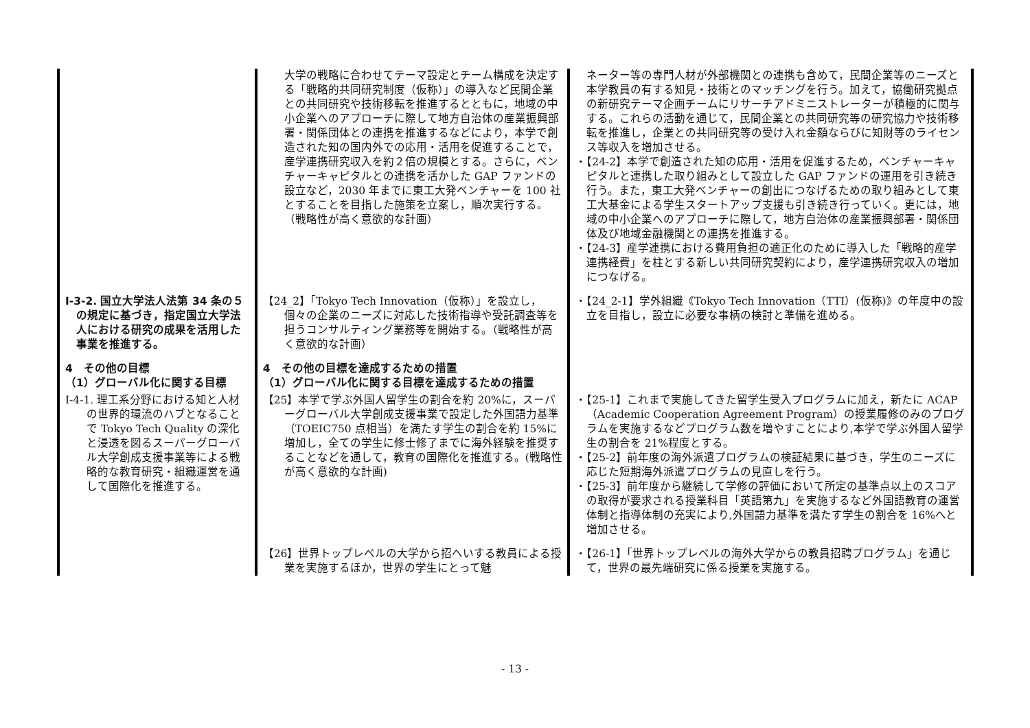| | 大学の戦略に合わせてテーマ設定とチーム構成を決定する「戦略的共同研究制度（仮称）」の導入など民間企業との共同研究や技術移転を推進するとともに，地域の中小企業へのアプローチに際して地方自治体の産業振興部署・関係団体との連携を推進するなどにより，本学で創造された知の国内外での応用・活用を促進することで，産学連携研究収入を約２倍の規模とする。さらに，ベンチャーキャピタルとの連携を活かした GAP ファンドの設立など，2030 年までに東工大発ベンチャーを 100 社とすることを目指した施策を立案し，順次実行する。（戦略性が高く意欲的な計画） | ネーター等の専門人材が外部機関との連携も含めて，民間企業等のニーズと本学教員の有する知見・技術とのマッチングを行う。加えて，協働研究拠点の新研究テーマ企画チームにリサーチアドミニストレーターが積極的に関与する。これらの活動を通じて，民間企業との共同研究等の研究協力や技術移転を推進し，企業との共同研究等の受け入れ金額ならびに知財等のライセンス等収入を増加させる。 ・【24-2】本学で創造された知の応用・活用を促進するため，ベンチャーキャピタルと連携した取り組みとして設立した GAP ファンドの運用を引き続き行う。また，東工大発ベンチャーの創出につなげるための取り組みとして東工大基金による学生スタートアップ支援も引き続き行っていく。更には，地域の中小企業へのアプローチに際して，地方自治体の産業振興部署・関係団体及び地域金融機関との連携を推進する。 ・【24-3】産学連携における費用負担の適正化のために導入した「戦略的産学連携経費」を柱とする新しい共同研究契約により，産学連携研究収入の増加につなげる。 |
| Ⅰ-3-2. 国立大学法人法第 34 条の５の規定に基づき，指定国立大学法人における研究の成果を活用した事業を推進する。 | 【24_2】「Tokyo Tech Innovation（仮称）」を設立し，個々の企業のニーズに対応した技術指導や受託調査等を担うコンサルティング業務等を開始する。（戦略性が高く意欲的な計画） | ・【24_2-1】学外組織《Tokyo Tech Innovation（TTI）(仮称)》の年度中の設立を目指し，設立に必要な事柄の検討と準備を進める。 |
| 4 その他の目標 （1）グローバル化に関する目標 | 4 その他の目標を達成するための措置 （1）グローバル化に関する目標を達成するための措置 | |
| Ⅰ-4-1. 理工系分野における知と人材の世界的環流のハブとなることで Tokyo Tech Quality の深化と浸透を図るスーパーグローバル大学創成支援事業等による戦略的な教育研究・組織運営を通して国際化を推進する。 | 【25】本学で学ぶ外国人留学生の割合を約 20%に，スーパーグローバル大学創成支援事業で設定した外国語力基準（TOEIC750 点相当）を満たす学生の割合を約 15%に増加し，全ての学生に修士修了までに海外経験を推奨することなどを通して，教育の国際化を推進する。(戦略性が高く意欲的な計画) | ・【25-1】これまで実施してきた留学生受入プログラムに加え，新たに ACAP（Academic Cooperation Agreement Program）の授業履修のみのプログラムを実施するなどプログラム数を増やすことにより,本学で学ぶ外国人留学生の割合を 21%程度とする。 ・【25-2】前年度の海外派遣プログラムの検証結果に基づき，学生のニーズに応じた短期海外派遣プログラムの見直しを行う。 ・【25-3】前年度から継続して学修の評価において所定の基準点以上のスコアの取得が要求される授業科目「英語第九」を実施するなど外国語教育の運営体制と指導体制の充実により,外国語力基準を満たす学生の割合を 16%へと増加させる。 |
| | 【26】世界トップレベルの大学から招へいする教員による授業を実施するほか，世界の学生にとって魅 | ・【26-1】「世界トップレベルの海外大学からの教員招聘プログラム」を通じて，世界の最先端研究に係る授業を実施する。 |
- 13 -